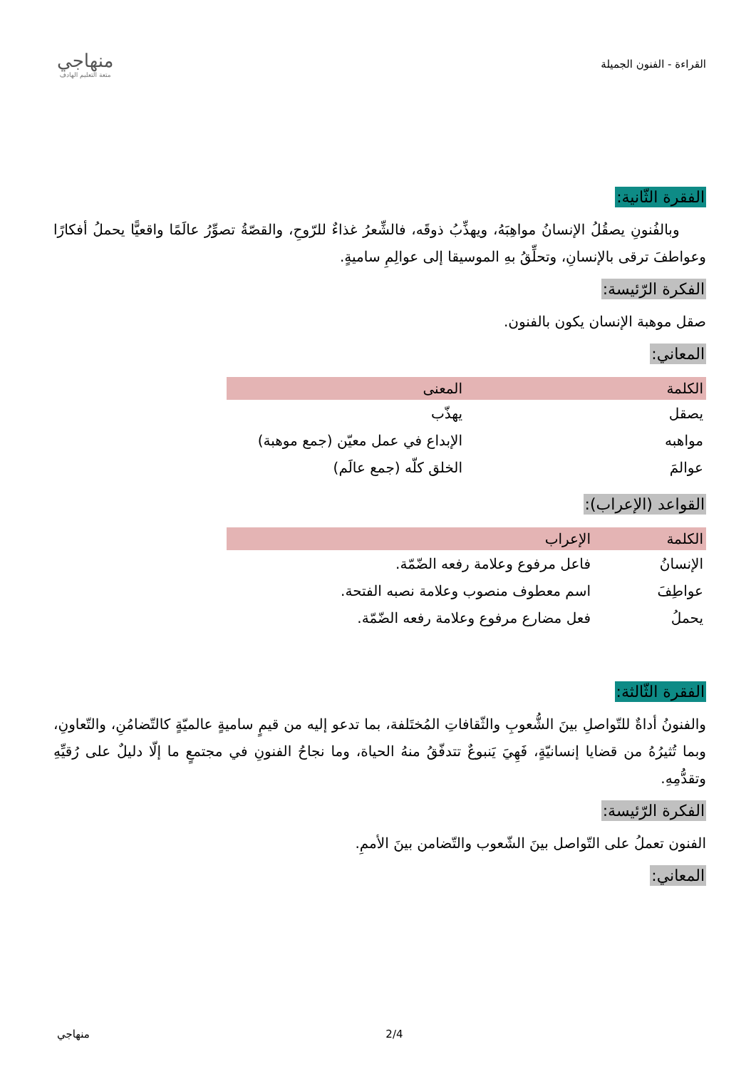القراءة - الفنون الجميلة
منهاجي
متعة التعليم الهادف
الفقرة الثّانية:
وبالفُنونِ يصقُلُ الإنسانُ مواهِبَهُ، ويهذِّبُ ذوقَه، فالشِّعرُ غذاءٌ للرّوحِ، والقصّةُ تصوِّرُ عالَمًا واقعيًّا يحملُ أفكارًا وعواطفَ ترقى بالإنسانِ، وتحلِّقُ بهِ الموسيقا إلى عوالِمِ ساميةٍ.
الفكرة الرّئيسة:
صقل موهبة الإنسان يكون بالفنون.
المعاني:
| الكلمة | المعنى |
| --- | --- |
| يصقل | يهذّب |
| مواهبه | الإبداع في عمل معيّن (جمع موهبة) |
| عوالمَ | الخلق كلّه (جمع عالَم) |
القواعد (الإعراب):
| الكلمة | الإعراب |
| --- | --- |
| الإنسانُ | فاعل مرفوع وعلامة رفعه الضّمّة. |
| عواطِفَ | اسم معطوف منصوب وعلامة نصبه الفتحة. |
| يحملُ | فعل مضارع مرفوع وعلامة رفعه الضّمّة. |
الفقرة الثّالثة:
والفنونُ أداةٌ للتّواصلِ بينَ الشُّعوبِ والثّقافاتِ المُختَلفة، بما تدعو إليه من قيمٍ ساميةٍ عالميّةٍ كالتّضامُنِ، والتّعاونِ، وبما تُثيرُهُ من قضايا إنسانيّةٍ، فَهِيَ يَنبوعٌ تتدفّقُ منهُ الحياة، وما نجاحُ الفنونِ في مجتمعٍ ما إلّا دليلٌ على رُقيِّهِ وتقدُّمِهِ.
الفكرة الرّئيسة:
الفنون تعملُ على التّواصل بينَ الشّعوب والتّضامن بينَ الأممِ.
المعاني:
منهاجي 2/4